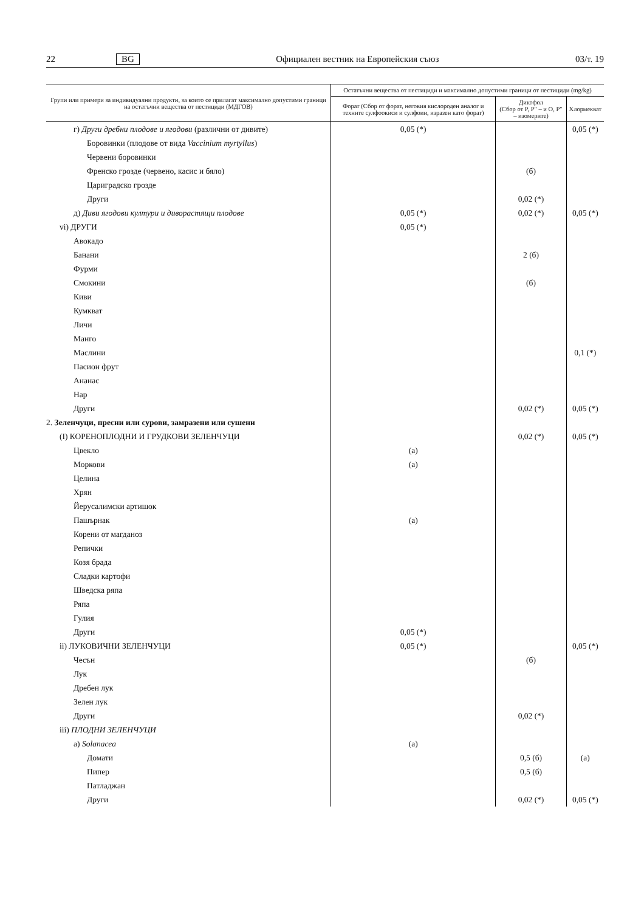22 BG Официален вестник на Европейския съюз 03/т. 19
| Групи или примери за индивидуални продукти, за които се прилагат максимално допустими граници на остатъчни вещества от пестициди (МДГОВ) | Остатъчни вещества от пестициди и максимално допустими граници от пестициди (mg/kg) | | |
| --- | --- | --- | --- |
| | Форат (Сбор от форат, неговия кислороден аналог и техните сулфоокиси и сулфоии, изразен като форат) | Дикофол (Сбор от P, P″ – и O, P″ – изомерите) | Хлормекват |
| г) Други дребни плодове и ягодови (различни от дивите) | 0,05 (*) | | 0,05 (*) |
| Боровинки (плодове от вида Vaccinium myrtyllus ) | | | |
| Червени боровинки | | | |
| Френско грозде (червено, касис и бяло) | | (б) | |
| Цариградско грозде | | | |
| Други | | 0,02 (*) | |
| д) Диви ягодови култури и диворастящи плодове | 0,05 (*) | 0,02 (*) | 0,05 (*) |
| vi) ДРУГИ | 0,05 (*) | | |
| Авокадо | | | |
| Банани | | 2 (б) | |
| Фурми | | | |
| Смокини | | (б) | |
| Киви | | | |
| Кумкват | | | |
| Личи | | | |
| Манго | | | |
| Маслини | | | 0,1 (*) |
| Пасион фрут | | | |
| Ананас | | | |
| Нар | | | |
| Други | | 0,02 (*) | 0,05 (*) |
| 2. Зеленчуци, пресни или сурови, замразени или сушени | | | |
| (I) КОРЕНОПЛОДНИ И ГРУДКОВИ ЗЕЛЕНЧУЦИ | | 0,02 (*) | 0,05 (*) |
| Цвекло | (а) | | |
| Моркови | (а) | | |
| Целина | | | |
| Хрян | | | |
| Йерусалимски артишок | | | |
| Пашърнак | (а) | | |
| Корени от магданоз | | | |
| Репички | | | |
| Козя брада | | | |
| Сладки картофи | | | |
| Шведска ряпа | | | |
| Ряпа | | | |
| Гулия | | | |
| Други | 0,05 (*) | | |
| ii) ЛУКОВИЧНИ ЗЕЛЕНЧУЦИ | 0,05 (*) | | 0,05 (*) |
| Чесън | | (б) | |
| Лук | | | |
| Дребен лук | | | |
| Зелен лук | | | |
| Други | | 0,02 (*) | |
| iii) ПЛОДНИ ЗЕЛЕНЧУЦИ | | | |
| а) Solanacea | (а) | | |
| Домати | | 0,5 (б) | (а) |
| Пипер | | 0,5 (б) | |
| Патладжан | | | |
| Други | | 0,02 (*) | 0,05 (*) |